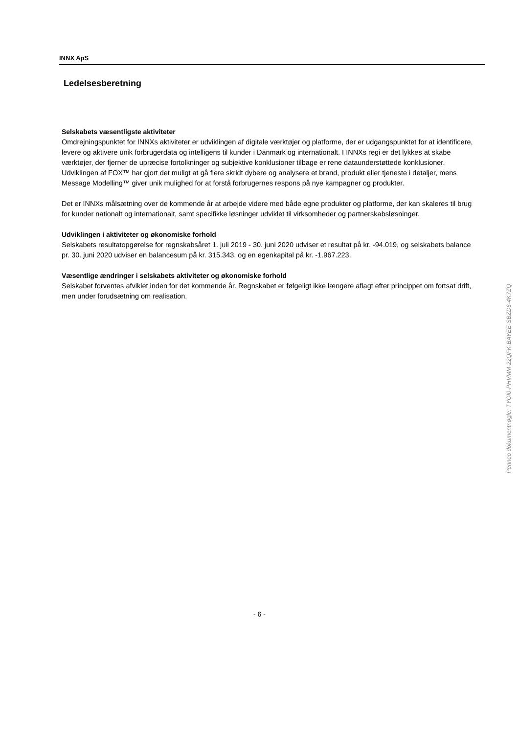INNX ApS
Ledelsesberetning
Selskabets væsentligste aktiviteter
Omdrejningspunktet for INNXs aktiviteter er udviklingen af digitale værktøjer og platforme, der er udgangspunktet for at identificere, levere og aktivere unik forbrugerdata og intelligens til kunder i Danmark og internationalt. I INNXs regi er det lykkes at skabe værktøjer, der fjerner de upræcise fortolkninger og subjektive konklusioner tilbage er rene dataunderstøttede konklusioner. Udviklingen af FOX™ har gjort det muligt at gå flere skridt dybere og analysere et brand, produkt eller tjeneste i detaljer, mens Message Modelling™ giver unik mulighed for at forstå forbrugernes respons på nye kampagner og produkter.
Det er INNXs målsætning over de kommende år at arbejde videre med både egne produkter og platforme, der kan skaleres til brug for kunder nationalt og internationalt, samt specifikke løsninger udviklet til virksomheder og partnerskabsløsninger.
Udviklingen i aktiviteter og økonomiske forhold
Selskabets resultatopgørelse for regnskabsåret 1. juli 2019 - 30. juni 2020 udviser et resultat på kr. -94.019, og selskabets balance pr. 30. juni 2020 udviser en balancesum på kr. 315.343, og en egenkapital på kr. -1.967.223.
Væsentlige ændringer i selskabets aktiviteter og økonomiske forhold
Selskabet forventes afviklet inden for det kommende år. Regnskabet er følgeligt ikke længere aflagt efter princippet om fortsat drift, men under forudsætning om realisation.
Penneo dokumentnøgle: TYOI0-PHVMM-22QFK-BAYEE-SBZD6-4K7ZQ
- 6 -